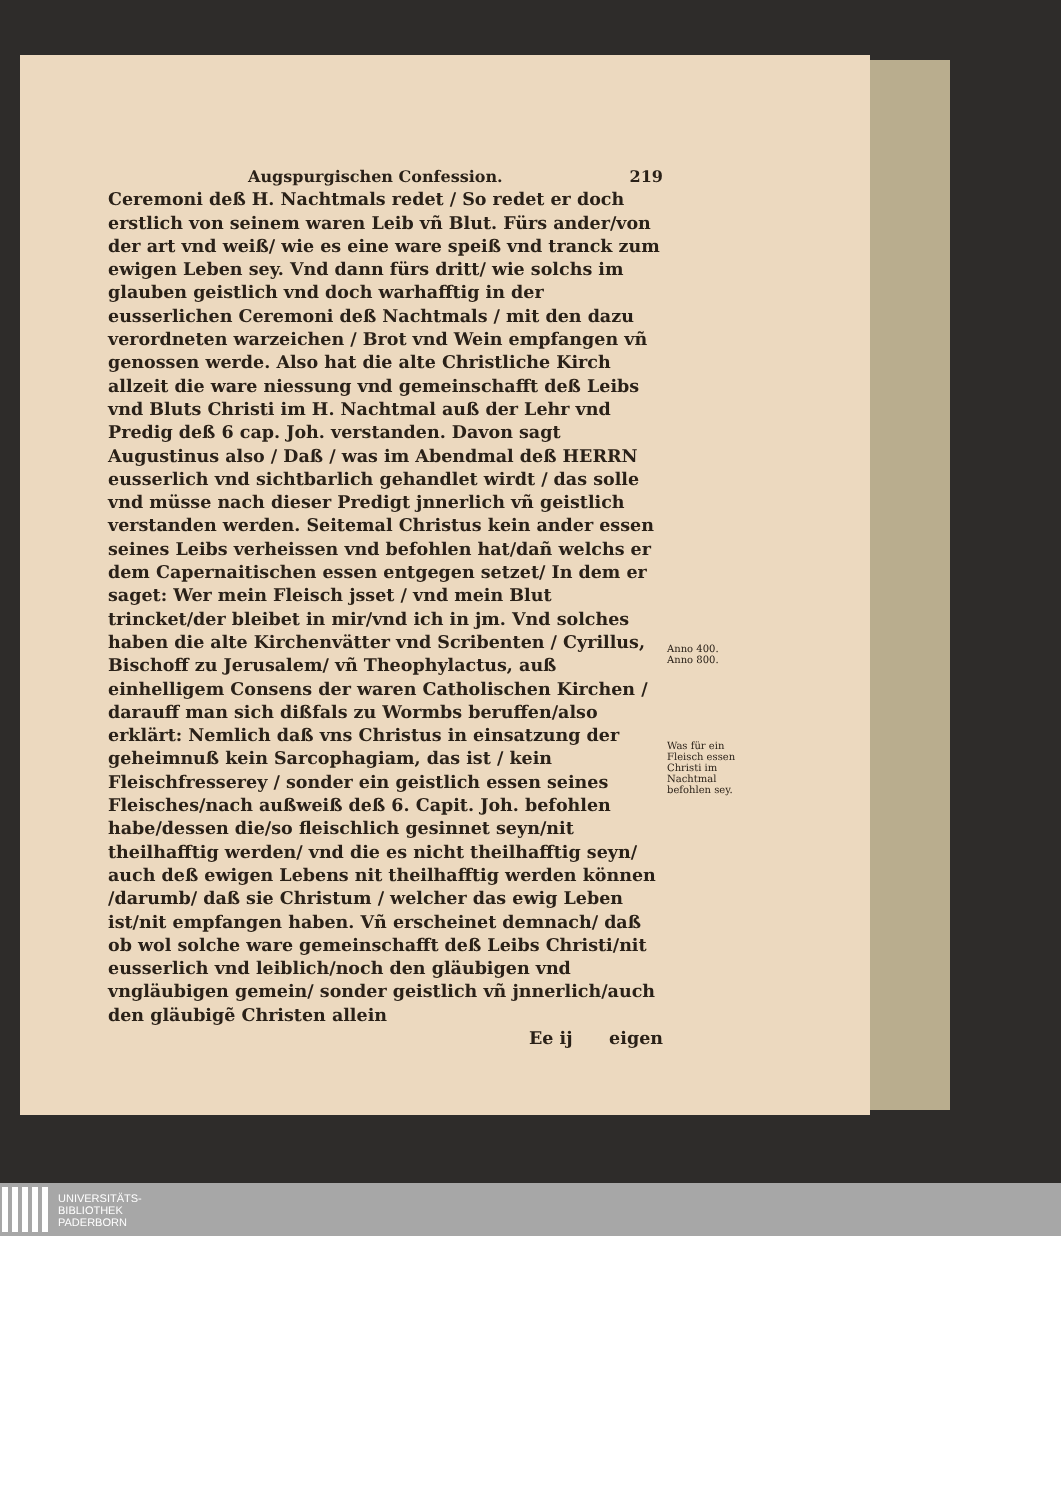Augspurgischen Confession. 219
Ceremoni deß H. Nachtmals redet / So redet er doch erstlich von seinem waren Leib vñ Blut. Fürs ander/von der art vnd weiß/ wie es eine ware speiß vnd tranck zum ewigen Leben sey. Vnd dann fürs dritt/ wie solchs im glauben geistlich vnd doch warhafftig in der eusserlichen Ceremoni deß Nachtmals / mit den dazu verordneten warzeichen / Brot vnd Wein empfangen vñ genossen werde. Also hat die alte Christliche Kirch allzeit die ware niessung vnd gemeinschafft deß Leibs vnd Bluts Christi im H. Nachtmal auß der Lehr vnd Predig deß 6 cap. Joh. verstanden. Davon sagt Augustinus also / Daß / was im Abendmal deß HERRN eusserlich vnd sichtbarlich gehandlet wirdt / das solle vnd müsse nach dieser Predigt jnnerlich vñ geistlich verstanden werden. Seitemal Christus kein ander essen seines Leibs verheissen vnd befohlen hat/dañ welchs er dem Capernaitischen essen entgegen setzet/ In dem er saget: Wer mein Fleisch jsset / vnd mein Blut trincket/der bleibet in mir/vnd ich in jm. Vnd solches haben die alte Kirchenvätter vnd Scribenten / Cyrillus, Bischoff zu Jerusalem/ vñ Theophylactus, auß einhelligem Consens der waren Catholischen Kirchen / darauff man sich dißfals zu Wormbs beruffen/also erklärt: Nemlich daß vns Christus in einsatzung der geheimnuß kein Sarcophagiam, das ist / kein Fleischfresserey / sonder ein geistlich essen seines Fleisches/nach außweiß deß 6. Capit. Joh. befohlen habe/dessen die/so fleischlich gesinnet seyn/nit theilhafftig werden/ vnd die es nicht theilhafftig seyn/ auch deß ewigen Lebens nit theilhafftig werden können /darumb/ daß sie Christum / welcher das ewig Leben ist/nit empfangen haben. Vñ erscheinet demnach/ daß ob wol solche ware gemeinschafft deß Leibs Christi/nit eusserlich vnd leiblich/noch den gläubigen vnd vngläubigen gemein/ sonder geistlich vñ jnnerlich/auch den gläubigẽ Christen allein
Ee ij eigen
Anno 400.
Anno 800.
Was für ein Fleisch essen Christi im Nachtmal befohlen sey.
UNIVERSITÄTS-
BIBLIOTHEK
PADERBORN